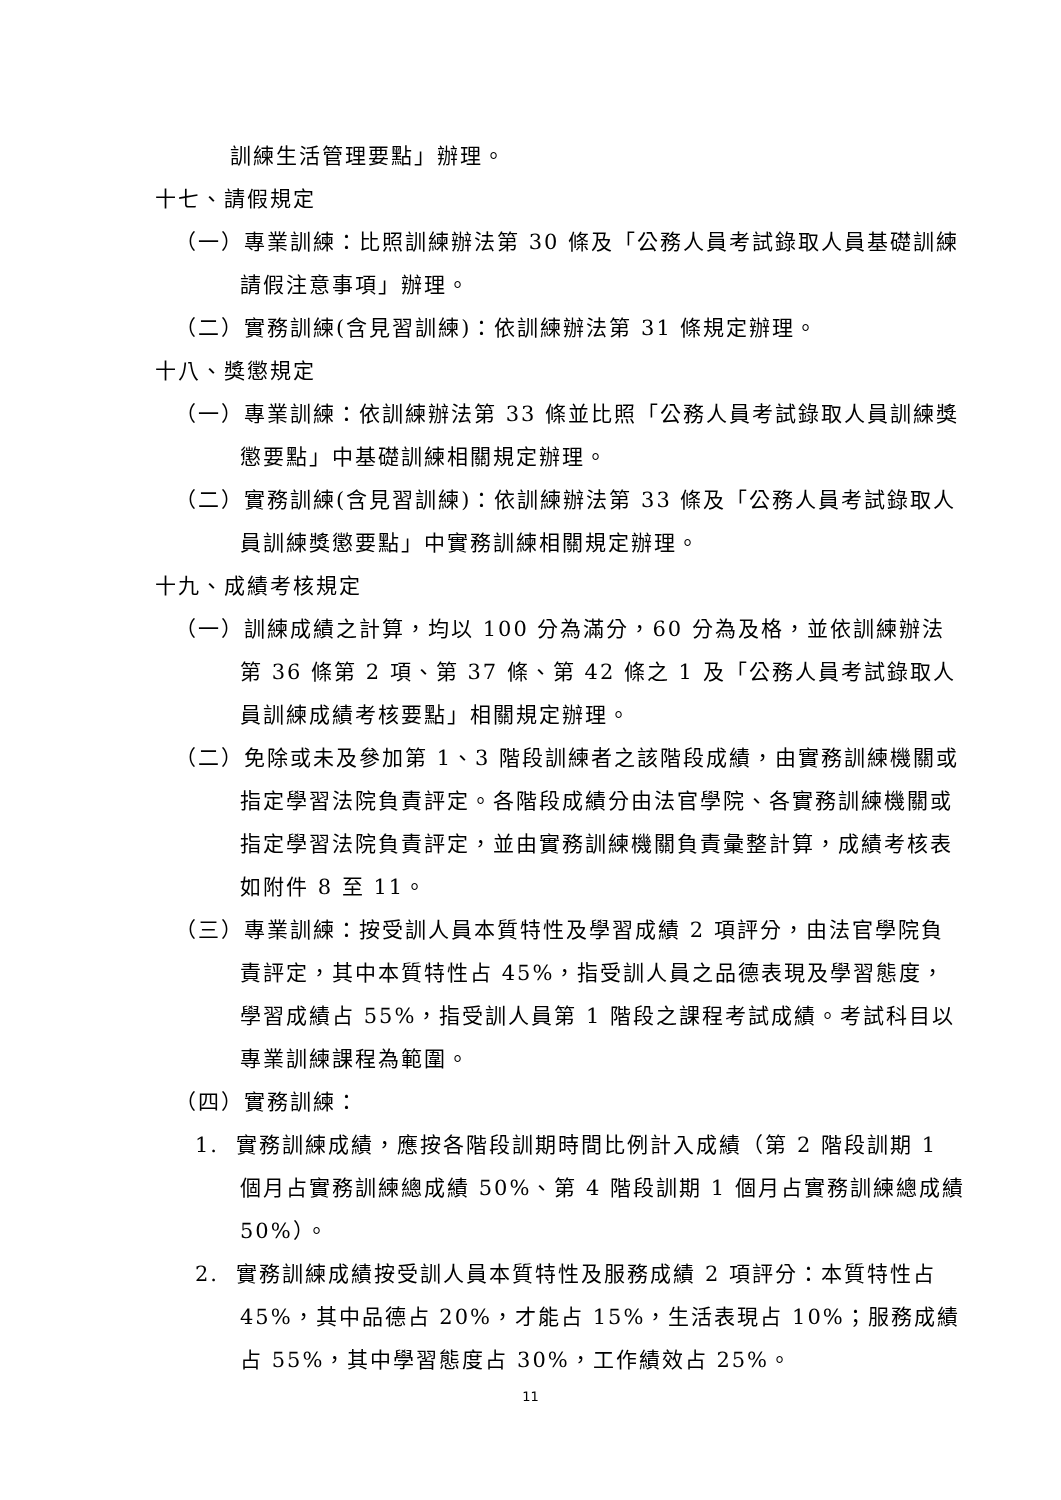訓練生活管理要點」辦理。
十七、請假規定
（一）專業訓練：比照訓練辦法第 30 條及「公務人員考試錄取人員基礎訓練請假注意事項」辦理。
（二）實務訓練(含見習訓練)：依訓練辦法第 31 條規定辦理。
十八、獎懲規定
（一）專業訓練：依訓練辦法第 33 條並比照「公務人員考試錄取人員訓練獎懲要點」中基礎訓練相關規定辦理。
（二）實務訓練(含見習訓練)：依訓練辦法第 33 條及「公務人員考試錄取人員訓練獎懲要點」中實務訓練相關規定辦理。
十九、成績考核規定
（一）訓練成績之計算，均以 100 分為滿分，60 分為及格，並依訓練辦法第 36 條第 2 項、第 37 條、第 42 條之 1 及「公務人員考試錄取人員訓練成績考核要點」相關規定辦理。
（二）免除或未及參加第 1、3 階段訓練者之該階段成績，由實務訓練機關或指定學習法院負責評定。各階段成績分由法官學院、各實務訓練機關或指定學習法院負責評定，並由實務訓練機關負責彙整計算，成績考核表如附件 8 至 11。
（三）專業訓練：按受訓人員本質特性及學習成績 2 項評分，由法官學院負責評定，其中本質特性占 45%，指受訓人員之品德表現及學習態度，學習成績占 55%，指受訓人員第 1 階段之課程考試成績。考試科目以專業訓練課程為範圍。
（四）實務訓練：
1. 實務訓練成績，應按各階段訓期時間比例計入成績（第 2 階段訓期 1 個月占實務訓練總成績 50%、第 4 階段訓期 1 個月占實務訓練總成績 50%）。
2. 實務訓練成績按受訓人員本質特性及服務成績 2 項評分：本質特性占 45%，其中品德占 20%，才能占 15%，生活表現占 10%；服務成績占 55%，其中學習態度占 30%，工作績效占 25%。
11